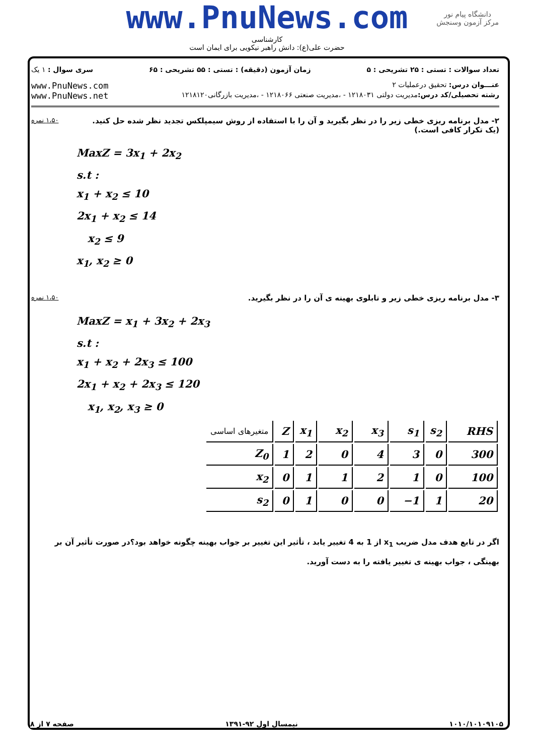www.PnuNews.com
کارشناسی
حضرت علی(ع): دانش راهبر نیکویی برای ایمان است
دانشگاه پیام نور
مرکز آزمون وسنجش
تعداد سوالات : تستی : ۲۵ تشریحی : ۵ زمان آزمون (دقیقه) : تستی : ۵۵ تشریحی : ۶۵ سری سوال : ۱ یک
عنـــوان درس: تحقیق درعملیات ۲ www.PnuNews.com
رشته تحصیلی/کد درس: مدیریت دولتی ۱۲۱۸۰۳۱ - ،مدیریت صنعتی ۱۲۱۸۰۶۶ - ،مدیریت بازرگانی۱۲۱۸۱۲۰ www.PnuNews.net
۲- مدل برنامه ریزی خطی زیر را در نظر بگیرید و آن را با استفاده از روش سیمپلکس تجدید نظر شده حل کنید. ۱،۵۰ نمره
(یک تکرار کافی است.)
MaxZ = 3x<sub>1</sub> + 2x<sub>2</sub>
s.t :
x<sub>1</sub> + x<sub>2</sub> ≤ 10
2x<sub>1</sub> + x<sub>2</sub> ≤ 14
x<sub>2</sub> ≤ 9
x<sub>1</sub>, x<sub>2</sub> ≥ 0
۳- مدل برنامه ریزی خطی زیر و تابلوی بهینه ی آن را در نظر بگیرید. ۱،۵۰ نمره
MaxZ = x<sub>1</sub> + 3x<sub>2</sub> + 2x<sub>3</sub>
s.t :
x<sub>1</sub> + x<sub>2</sub> + 2x<sub>3</sub> ≤ 100
2x<sub>1</sub> + x<sub>2</sub> + 2x<sub>3</sub> ≤ 120
x<sub>1</sub>, x<sub>2</sub>, x<sub>3</sub> ≥ 0
| متغیرهای اساسی | Z | x<sub>1</sub> | x<sub>2</sub> | x<sub>3</sub> | s<sub>1</sub> | s<sub>2</sub> | RHS |
| Z<sub>0</sub> | 1 | 2 | 0 | 4 | 3 | 0 | 300 |
| x<sub>2</sub> | 0 | 1 | 1 | 2 | 1 | 0 | 100 |
| s<sub>2</sub> | 0 | 1 | 0 | 0 | −1 | 1 | 20 |
اگر در تابع هدف مدل ضریب x<sub>1</sub> از 1 به 4 تغییر یابد ، تأثیر این تغییر بر جواب بهینه چگونه خواهد بود؟در صورت تأثیر آن بر بهینگی ، جواب بهینه ی تغییر یافته را به دست آورید.
۱۰۱۰/۱۰۱۰۹۱۰۵ نیمسال اول ۹۲-۱۳۹۱ صفحه ۷ از ۸